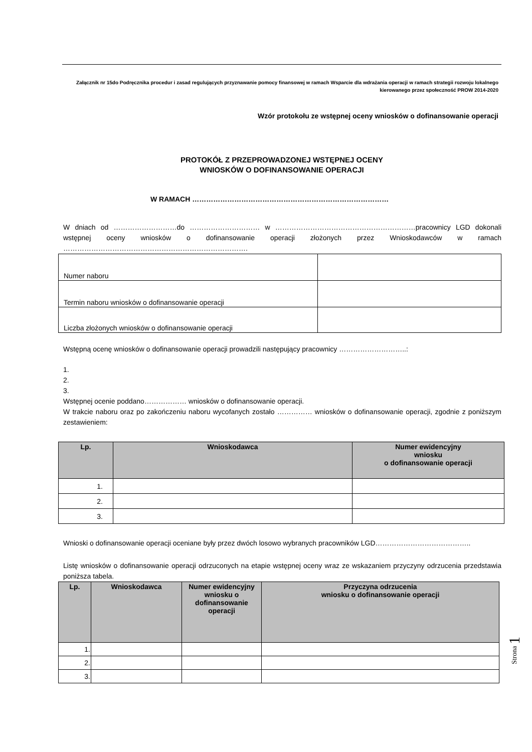Załącznik nr 15do Podręcznika procedur i zasad regulujących przyznawanie pomocy finansowej w ramach Wsparcie dla wdrażania operacji w ramach strategii rozwoju lokalnego kierowanego przez społeczność PROW 2014-2020
Wzór protokołu ze wstępnej oceny wniosków o dofinansowanie operacji
PROTOKÓŁ Z PRZEPROWADZONEJ WSTĘPNEJ OCENY
WNIOSKÓW O DOFINANSOWANIE OPERACJI
W RAMACH …………………………………………………………………………
W dniach od ………………………do ………………………… w ……………………………………………………pracownicy LGD dokonali wstępnej oceny wniosków o dofinansowanie operacji złożonych przez Wnioskodawców w ramach …………………………………………………………………….
| Numer naboru | |
| Termin naboru wniosków o dofinansowanie operacji | |
| Liczba złożonych wniosków o dofinansowanie operacji | |
Wstępną ocenę wniosków o dofinansowanie operacji prowadzili następujący pracownicy ………………………..:
1.
2.
3.
Wstępnej ocenie poddano……………… wniosków o dofinansowanie operacji.
W trakcie naboru oraz po zakończeniu naboru wycofanych zostało …………… wniosków o dofinansowanie operacji, zgodnie z poniższym zestawieniem:
| Lp. | Wnioskodawca | Numer ewidencyjny wniosku o dofinansowanie operacji |
| --- | --- | --- |
| 1. | | |
| 2. | | |
| 3. | | |
Wnioski o dofinansowanie operacji oceniane były przez dwóch losowo wybranych pracowników LGD…………………………………..
Listę wniosków o dofinansowanie operacji odrzuconych na etapie wstępnej oceny wraz ze wskazaniem przyczyny odrzucenia przedstawia poniższa tabela.
| Lp. | Wnioskodawca | Numer ewidencyjny wniosku o dofinansowanie operacji | Przyczyna odrzucenia wniosku o dofinansowanie operacji |
| --- | --- | --- | --- |
| 1. | | | |
| 2. | | | |
| 3. | | | |
Strona 1